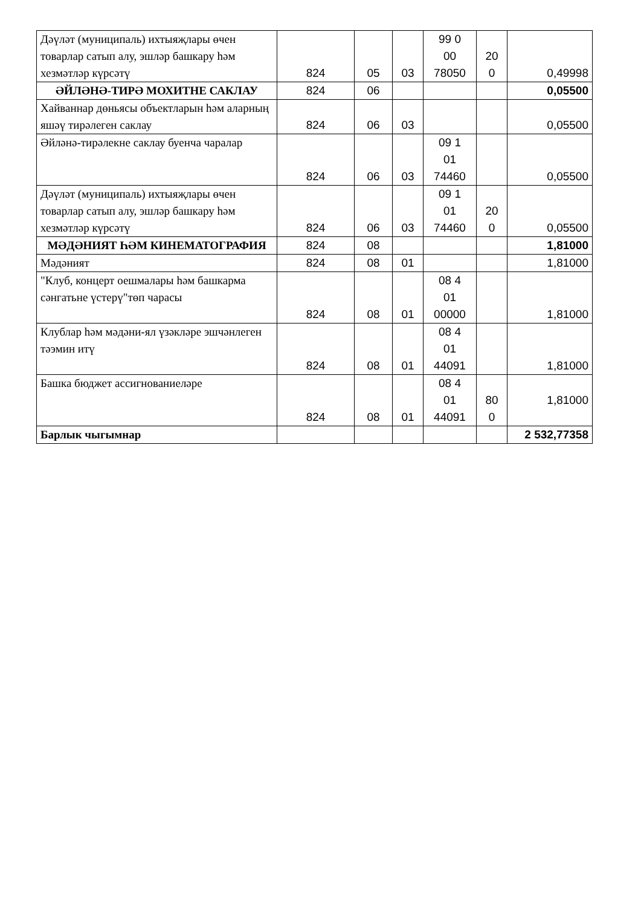| Дәүләт (муниципаль) ихтыяҗлары өчен товарлар сатып алу, эшләр башкару һәм хезмәтләр күрсәтү | 824 | 05 | 03 | 99 0 00 78050 | 20 0 | 0,49998 |
| ӘЙЛӘНӘ-ТИРӘ МОХИТНЕ САКЛАУ | 824 | 06 | | | | 0,05500 |
| Хайваннар дөньясы объектларын һәм аларның яшәү тирәлеген саклау | 824 | 06 | 03 | | | 0,05500 |
| Әйләнә-тирәлекне саклау буенча чаралар | 824 | 06 | 03 | 09 1 01 74460 | | 0,05500 |
| Дәүләт (муниципаль) ихтыяҗлары өчен товарлар сатып алу, эшләр башкару һәм хезмәтләр күрсәтү | 824 | 06 | 03 | 09 1 01 74460 | 20 0 | 0,05500 |
| МӘДӘНИЯТ ҺӘМ КИНЕМАТОГРАФИЯ | 824 | 08 | | | | 1,81000 |
| Мәдәният | 824 | 08 | 01 | | | 1,81000 |
| "Клуб, концерт оешмалары һәм башкарма сәнгатьне үстерү"төп чарасы | 824 | 08 | 01 | 08 4 01 00000 | | 1,81000 |
| Клублар һәм мәдәни-ял үзәкләре эшчәнлеген тәэмин итү | 824 | 08 | 01 | 08 4 01 44091 | | 1,81000 |
| Башка бюджет ассигнованиеләре | 824 | 08 | 01 | 08 4 01 44091 | 80 0 | 1,81000 |
| Барлык чыгымнар | | | | | | 2 532,77358 |